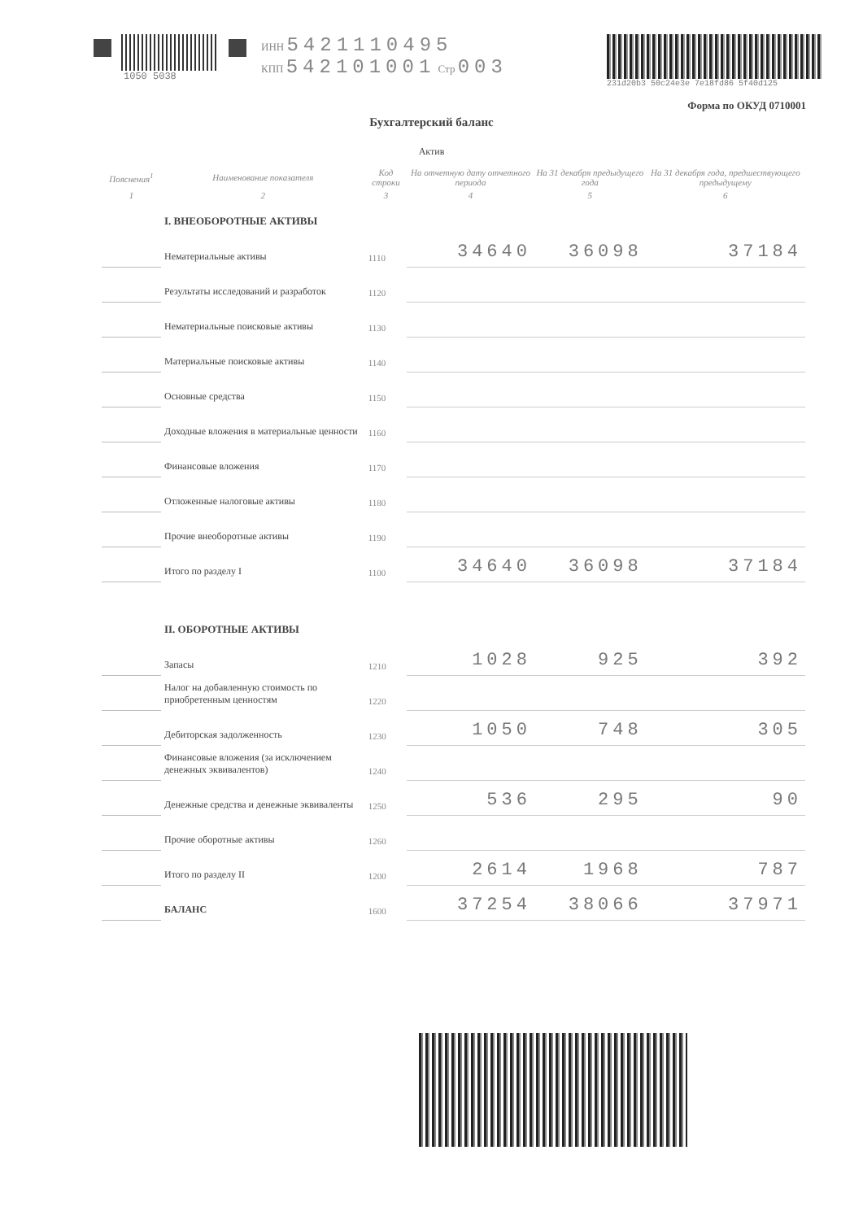1050 5038 ИНН 5421110495
КПП 542101001 Стр 003
231d20b3 50c24e3e 7e18fd86 5f40d125
Форма по ОКУД 0710001
Бухгалтерский баланс
Актив
| Пояснения<sup>1</sup> | Наименование показателя | Код строки | На отчетную дату отчетного периода | На 31 декабря предыдущего года | На 31 декабря года, предшествующего предыдущему |
| --- | --- | --- | --- | --- | --- |
| 1 | 2 | 3 | 4 | 5 | 6 |
| | I. ВНЕОБОРОТНЫЕ АКТИВЫ | | | | |
| | Нематериальные активы | 1110 | 34640 | 36098 | 37184 |
| | Результаты исследований и разработок | 1120 | | | |
| | Нематериальные поисковые активы | 1130 | | | |
| | Материальные поисковые активы | 1140 | | | |
| | Основные средства | 1150 | | | |
| | Доходные вложения в материальные ценности | 1160 | | | |
| | Финансовые вложения | 1170 | | | |
| | Отложенные налоговые активы | 1180 | | | |
| | Прочие внеоборотные активы | 1190 | | | |
| | Итого по разделу I | 1100 | 34640 | 36098 | 37184 |
| | II. ОБОРОТНЫЕ АКТИВЫ | | | | |
| | Запасы | 1210 | 1028 | 925 | 392 |
| | Налог на добавленную стоимость по приобретенным ценностям | 1220 | | | |
| | Дебиторская задолженность | 1230 | 1050 | 748 | 305 |
| | Финансовые вложения (за исключением денежных эквивалентов) | 1240 | | | |
| | Денежные средства и денежные эквиваленты | 1250 | 536 | 295 | 90 |
| | Прочие оборотные активы | 1260 | | | |
| | Итого по разделу II | 1200 | 2614 | 1968 | 787 |
| | БАЛАНС | 1600 | 37254 | 38066 | 37971 |